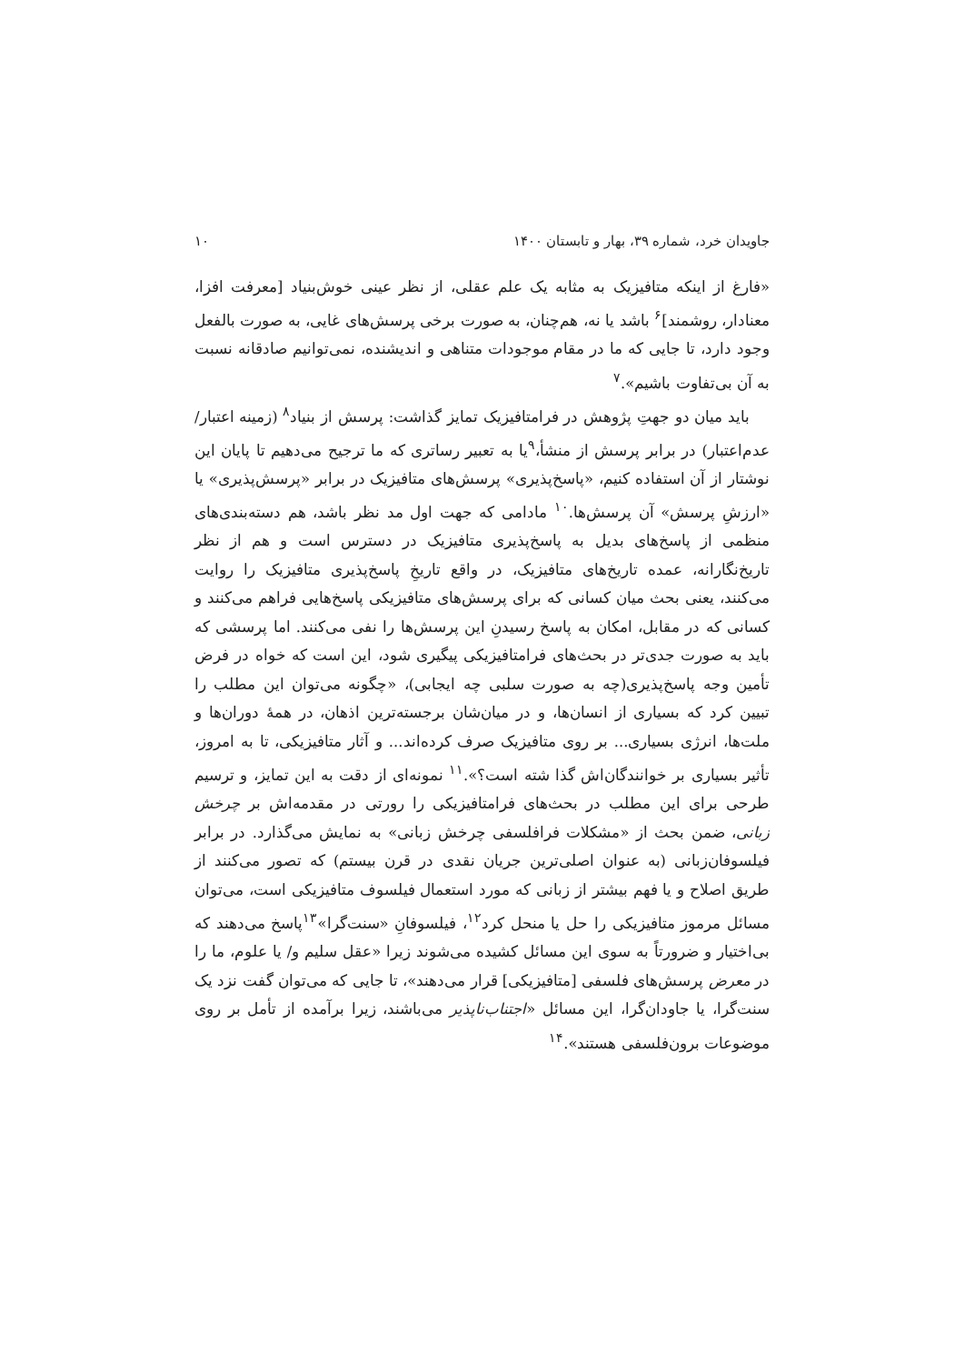جاویدان خرد، شماره ۳۹، بهار و تابستان ۱۴۰۰ ۱۰
«فارغ از اینکه متافیزیک به مثابه یک علم عقلی، از نظر عینی خوش‌بنیاد [معرفت افزا، معنادار، روشمند]<sup>۶</sup> باشد یا نه، هم‌چنان، به صورت برخی پرسش‌های غایی، به صورت بالفعل وجود دارد، تا جایی که ما در مقام موجودات متناهی و اندیشنده، نمی‌توانیم صادقانه نسبت به آن بی‌تفاوت باشیم».<sup>۷</sup>
باید میان دو جهتِ پژوهش در فرامتافیزیک تمایز گذاشت: پرسش از بنیاد<sup>۸</sup> (زمینه اعتبار/ عدم‌اعتبار) در برابر پرسش از منشأ،<sup>۹</sup>یا به تعبیر رساتری که ما ترجیح می‌دهیم تا پایان این نوشتار از آن استفاده کنیم، «پاسخ‌پذیری» پرسش‌های متافیزیک در برابر «پرسش‌پذیری» یا «ارزشِ پرسش» آن پرسش‌ها.<sup>۱۰</sup> مادامی که جهت اول مد نظر باشد، هم دسته‌بندی‌های منظمی از پاسخ‌های بدیل به پاسخ‌پذیری متافیزیک در دسترس است و هم از نظر تاریخ‌نگارانه، عمده تاریخ‌های متافیزیک، در واقع تاریخِ پاسخ‌پذیری متافیزیک را روایت می‌کنند، یعنی بحث میان کسانی که برای پرسش‌های متافیزیکی پاسخ‌هایی فراهم می‌کنند و کسانی که در مقابل، امکان به پاسخ رسیدنِ این پرسش‌ها را نفی می‌کنند. اما پرسشی که باید به صورت جدی‌تر در بحث‌های فرامتافیزیکی پیگیری شود، این است که خواه در فرض تأمین وجه پاسخ‌پذیری(چه به صورت سلبی چه ایجابی)، «چگونه می‌توان این مطلب را تبیین کرد که بسیاری از انسان‌ها، و در میان‌شان برجسته‌ترین اذهان، در همهٔ دوران‌ها و ملت‌ها، انرژی بسیاری... بر روی متافیزیک صرف کرده‌اند... و آثار متافیزیکی، تا به امروز، تأثیر بسیاری بر خوانندگان‌اش گذا شته است؟».<sup>۱۱</sup> نمونه‌ای از دقت به این تمایز، و ترسیم طرحی برای این مطلب در بحث‌های فرامتافیزیکی را رورتی در مقدمه‌اش بر چرخش زبانی، ضمن بحث از «مشکلات فرافلسفی چرخش زبانی» به نمایش می‌گذارد. در برابر فیلسوفان‌زبانی (به عنوان اصلی‌ترین جریان نقدی در قرن بیستم) که تصور می‌کنند از طریق اصلاح و یا فهم بیشتر از زبانی که مورد استعمال فیلسوف متافیزیکی است، می‌توان مسائل مرموز متافیزیکی را حل یا منحل کرد<sup>۱۲</sup>، فیلسوفانِ «سنت‌گرا»<sup>۱۳</sup>پاسخ می‌دهند که بی‌اختیار و ضرورتاً به سوی این مسائل کشیده می‌شوند زیرا «عقل سلیم و/ یا علوم، ما را در معرض پرسش‌های فلسفی [متافیزیکی] قرار می‌دهند»، تا جایی که می‌توان گفت نزد یک سنت‌گرا، یا جاودان‌گرا، این مسائل «اجتناب‌ناپذیر می‌باشند، زیرا برآمده از تأمل بر روی موضوعات برون‌فلسفی هستند».<sup>۱۴</sup>